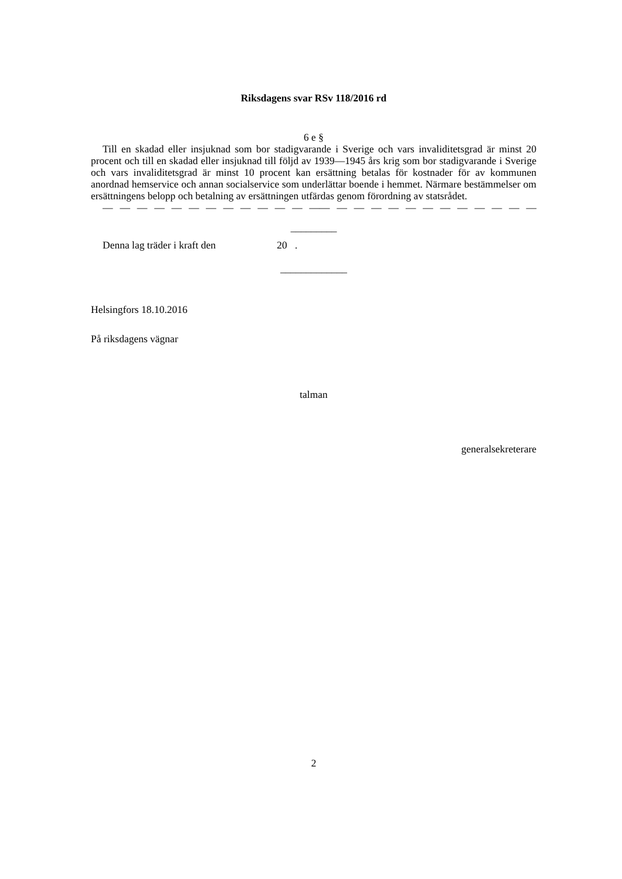Riksdagens svar RSv 118/2016 rd
6 e §
Till en skadad eller insjuknad som bor stadigvarande i Sverige och vars invaliditetsgrad är minst 20 procent och till en skadad eller insjuknad till följd av 1939—1945 års krig som bor stadigvarande i Sverige och vars invaliditetsgrad är minst 10 procent kan ersättning betalas för kostnader för av kommunen anordnad hemservice och annan socialservice som underlättar boende i hemmet. Närmare bestämmelser om ersättningens belopp och betalning av ersättningen utfärdas genom förordning av statsrådet.
— — — — — — — — — — — — —— — — — — — — — — — — — —
_________
Denna lag träder i kraft den 20 .
_____________
Helsingfors 18.10.2016
På riksdagens vägnar
talman
generalsekreterare
2